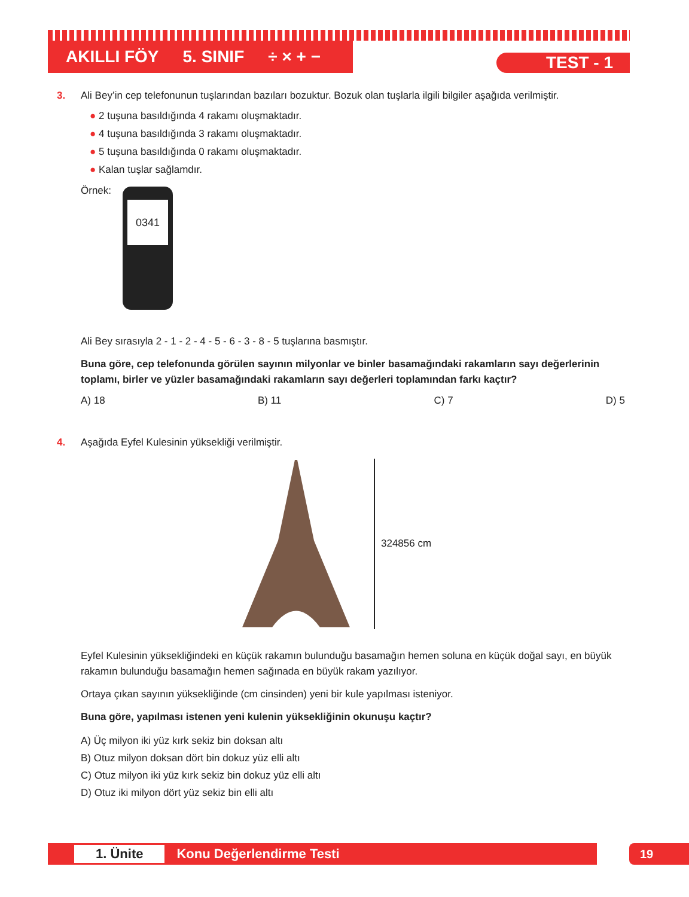AKILLI FÖY 5. SINIF ÷ × + −
TEST - 1
3. Ali Bey’in cep telefonunun tuşlarından bazıları bozuktur. Bozuk olan tuşlarla ilgili bilgiler aşağıda verilmiştir.
● 2 tuşuna basıldığında 4 rakamı oluşmaktadır.
● 4 tuşuna basıldığında 3 rakamı oluşmaktadır.
● 5 tuşuna basıldığında 0 rakamı oluşmaktadır.
● Kalan tuşlar sağlamdır.
Örnek:
0341
Ali Bey sırasıyla 2 - 1 - 2 - 4 - 5 - 6 - 3 - 8 - 5 tuşlarına basmıştır.
Buna göre, cep telefonunda görülen sayının milyonlar ve binler basamağındaki rakamların sayı değerlerinin toplamı, birler ve yüzler basamağındaki rakamların sayı değerleri toplamından farkı kaçtır?
A) 18 B) 11 C) 7 D) 5
4. Aşağıda Eyfel Kulesinin yüksekliği verilmiştir.
324856 cm
Eyfel Kulesinin yüksekliğindeki en küçük rakamın bulunduğu basamağın hemen soluna en küçük doğal sayı, en büyük rakamın bulunduğu basamağın hemen sağınada en büyük rakam yazılıyor.
Ortaya çıkan sayının yüksekliğinde (cm cinsinden) yeni bir kule yapılması isteniyor.
Buna göre, yapılması istenen yeni kulenin yüksekliğinin okunuşu kaçtır?
A) Üç milyon iki yüz kırk sekiz bin doksan altı
B) Otuz milyon doksan dört bin dokuz yüz elli altı
C) Otuz milyon iki yüz kırk sekiz bin dokuz yüz elli altı
D) Otuz iki milyon dört yüz sekiz bin elli altı
1. Ünite Konu Değerlendirme Testi 19